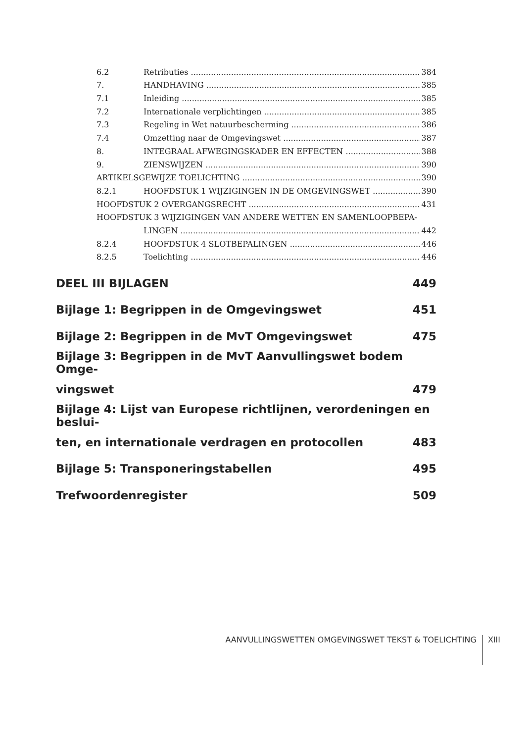6.2 Retributies 384
7. HANDHAVING 385
7.1 Inleiding 385
7.2 Internationale verplichtingen 385
7.3 Regeling in Wet natuurbescherming 386
7.4 Omzetting naar de Omgevingswet 387
8. INTEGRAAL AFWEGINGSKADER EN EFFECTEN 388
9. ZIENSWIJZEN 390
ARTIKELSGEWIJZE TOELICHTING 390
8.2.1 HOOFDSTUK 1 WIJZIGINGEN IN DE OMGEVINGSWET 390
HOOFDSTUK 2 OVERGANGSRECHT 431
HOOFDSTUK 3 WIJZIGINGEN VAN ANDERE WETTEN EN SAMENLOOPBEPA-
LINGEN 442
8.2.4 HOOFDSTUK 4 SLOTBEPALINGEN 446
8.2.5 Toelichting 446
DEEL III BIJLAGEN 449
Bijlage 1: Begrippen in de Omgevingswet 451
Bijlage 2: Begrippen in de MvT Omgevingswet 475
Bijlage 3: Begrippen in de MvT Aanvullingswet bodem Omge-
vingswet 479
Bijlage 4: Lijst van Europese richtlijnen, verordeningen en beslui-
ten, en internationale verdragen en protocollen 483
Bijlage 5: Transponeringstabellen 495
Trefwoordenregister 509
AANVULLINGSWETTEN OMGEVINGSWET TEKST & TOELICHTING XIII